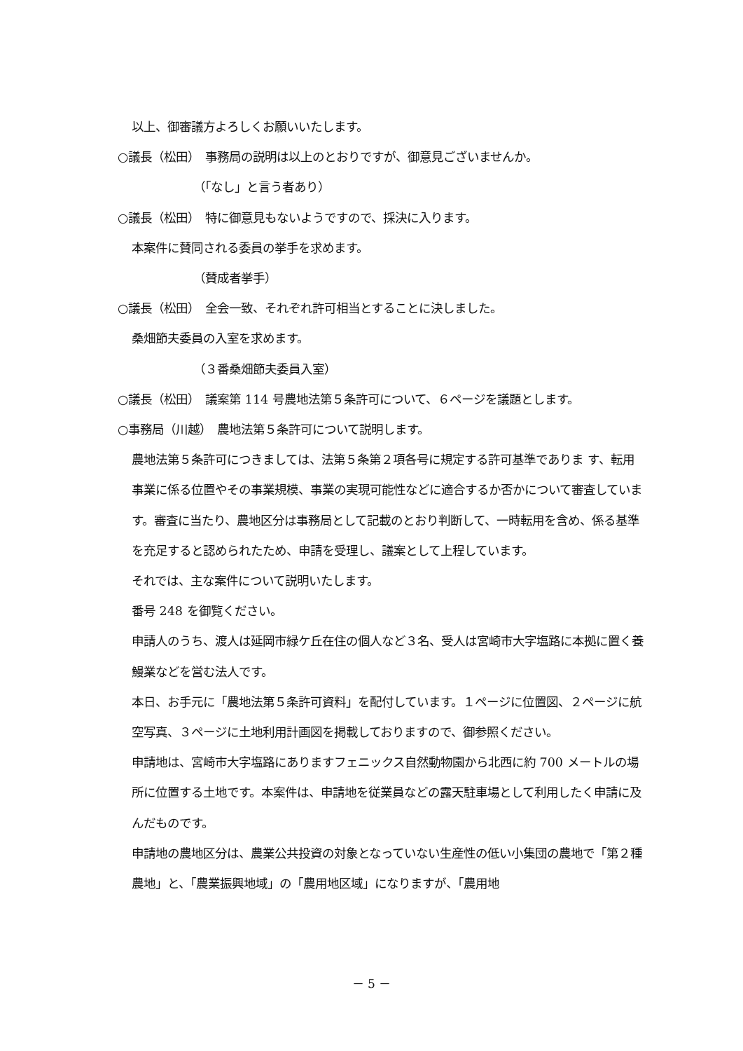以上、御審議方よろしくお願いいたします。
○議長（松田）　事務局の説明は以上のとおりですが、御意見ございませんか。
（「なし」と言う者あり）
○議長（松田）　特に御意見もないようですので、採決に入ります。
本案件に賛同される委員の挙手を求めます。
（賛成者挙手）
○議長（松田）　全会一致、それぞれ許可相当とすることに決しました。
桑畑節夫委員の入室を求めます。
（３番桑畑節夫委員入室）
○議長（松田）　議案第 114 号農地法第５条許可について、６ページを議題とします。
○事務局（川越）　農地法第５条許可について説明します。
農地法第５条許可につきましては、法第５条第２項各号に規定する許可基準でありま す、転用事業に係る位置やその事業規模、事業の実現可能性などに適合するか否かについて審査しています。審査に当たり、農地区分は事務局として記載のとおり判断して、一時転用を含め、係る基準を充足すると認められたため、申請を受理し、議案として上程しています。
それでは、主な案件について説明いたします。
番号 248 を御覧ください。
申請人のうち、渡人は延岡市緑ケ丘在住の個人など３名、受人は宮崎市大字塩路に本拠に置く養鰻業などを営む法人です。
本日、お手元に「農地法第５条許可資料」を配付しています。１ページに位置図、２ページに航空写真、３ページに土地利用計画図を掲載しておりますので、御参照ください。
申請地は、宮崎市大字塩路にありますフェニックス自然動物園から北西に約 700 メートルの場所に位置する土地です。本案件は、申請地を従業員などの露天駐車場として利用したく申請に及んだものです。
申請地の農地区分は、農業公共投資の対象となっていない生産性の低い小集団の農地で「第２種農地」と、「農業振興地域」の「農用地区域」になりますが、「農用地
－ 5 －